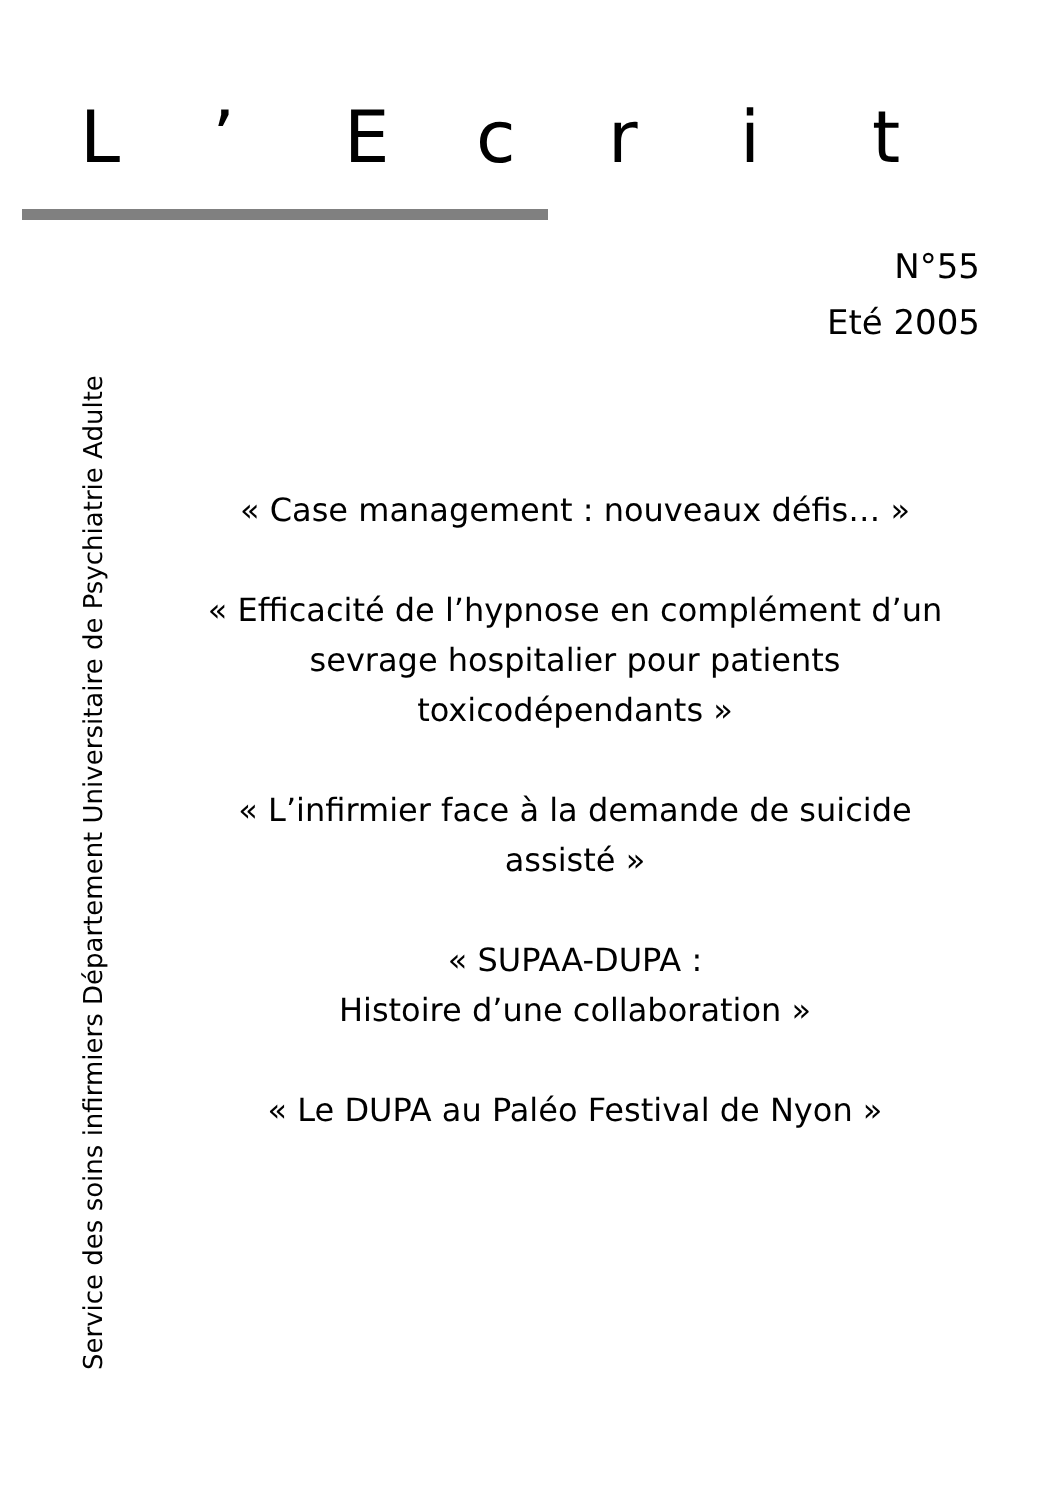L’ Ecrit
N°55
Eté 2005
Service des soins infirmiers Département Universitaire de Psychiatrie Adulte
« Case management : nouveaux défis… »
« Efficacité de l’hypnose en complément d’un sevrage hospitalier pour patients toxicodépendants »
« L’infirmier face à la demande de suicide assisté »
« SUPAA-DUPA :
Histoire d’une collaboration »
« Le DUPA au Paléo Festival de Nyon »